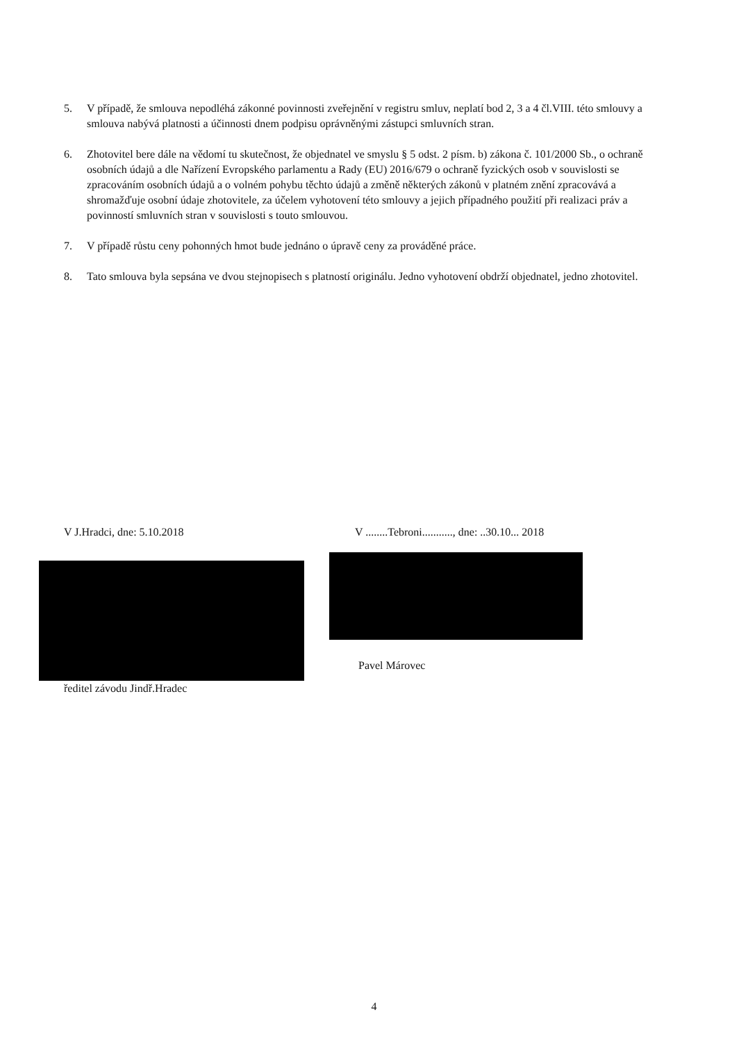5. V případě, že smlouva nepodléhá zákonné povinnosti zveřejnění v registru smluv, neplatí bod 2, 3 a 4 čl.VIII. této smlouvy a smlouva nabývá platnosti a účinnosti dnem podpisu oprávněnými zástupci smluvních stran.
6. Zhotovitel bere dále na vědomí tu skutečnost, že objednatel ve smyslu § 5 odst. 2 písm. b) zákona č. 101/2000 Sb., o ochraně osobních údajů a dle Nařízení Evropského parlamentu a Rady (EU) 2016/679 o ochraně fyzických osob v souvislosti se zpracováním osobních údajů a o volném pohybu těchto údajů a změně některých zákonů v platném znění zpracovává a shromažďuje osobní údaje zhotovitele, za účelem vyhotovení této smlouvy a jejich případného použití při realizaci práv a povinností smluvních stran v souvislosti s touto smlouvou.
7. V případě růstu ceny pohonných hmot bude jednáno o úpravě ceny za prováděné práce.
8. Tato smlouva byla sepsána ve dvou stejnopisech s platností originálu. Jedno vyhotovení obdrží objednatel, jedno zhotovitel.
V J.Hradci, dne: 5.10.2018
ředitel závodu Jindř.Hradec
V ........Tebroni..........., dne: ..30.10... 2018
Pavel Márovec
4